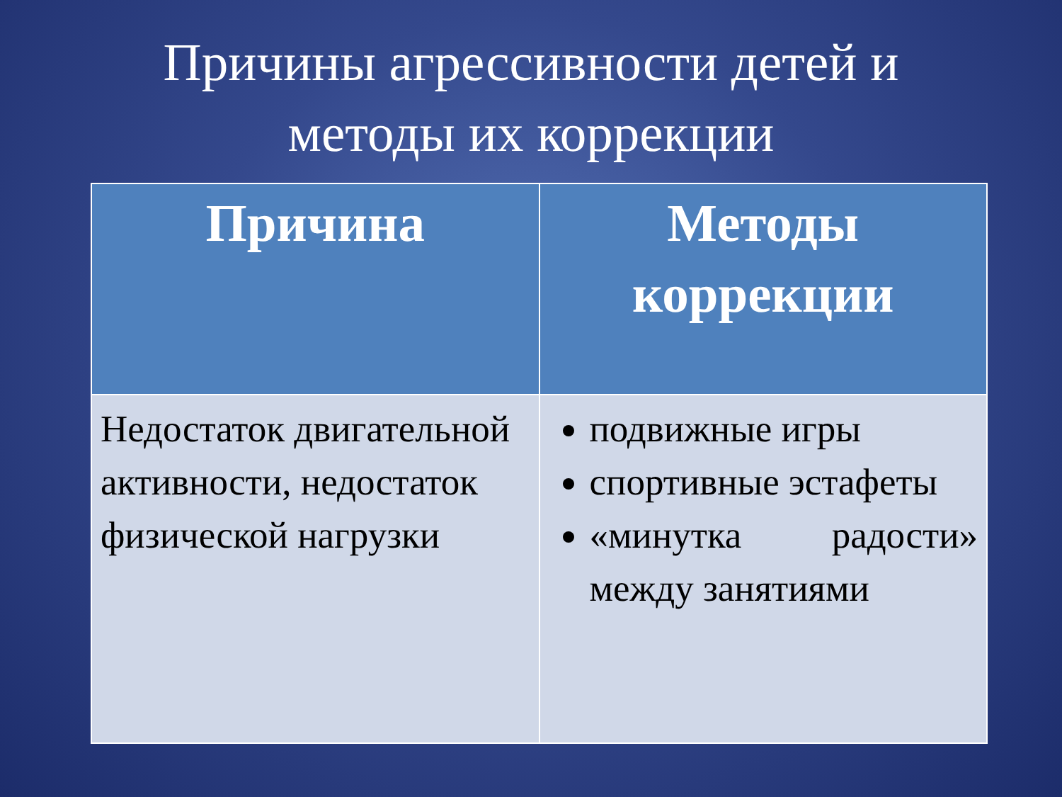Причины агрессивности детей и
методы их коррекции
| Причина | Методы коррекции |
| --- | --- |
| Недостаток двигательной активности, недостаток физической нагрузки | подвижные игры спортивные эстафеты «минутка радости» между занятиями |